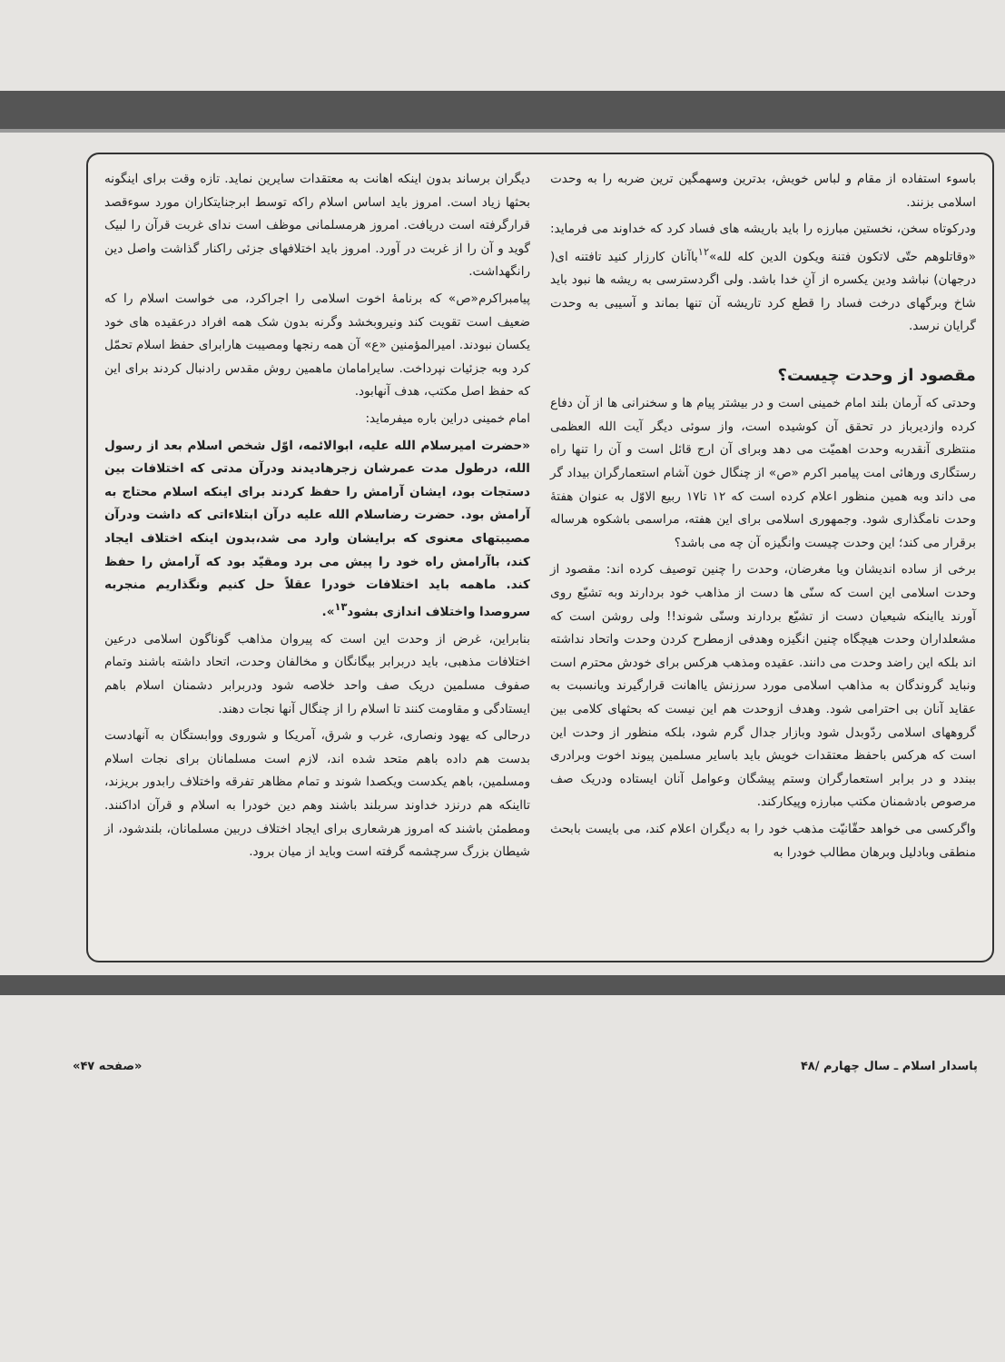باسوء استفاده از مقام و لباس خویش، بدترین وسهمگین ترین ضربه را به وحدت اسلامی بزنند.
ودرکوتاه سخن، نخستین مبارزه را باید باریشه های فساد کرد که خداوند می فرماید: «وقاتلوهم حتّی لاتکون فتنة ویکون الدین کله لله»<sup>۱۲</sup>باآنان کارزار کنید تافتنه ای( درجهان) نباشد ودین یکسره از آنِ خدا باشد. ولی اگردسترسی به ریشه ها نبود باید شاخ وبرگهای درخت فساد را قطع کرد تاریشه آن تنها بماند و آسیبی به وحدت گرایان نرسد.
مقصود از وحدت چیست؟
وحدتی که آرمان بلند امام خمینی است و در بیشتر پیام ها و سخنرانی ها از آن دفاع کرده وازدیرباز در تحقق آن کوشیده است، واز سوئی دیگر آیت الله العظمی منتظری آنقدربه وحدت اهمیّت می دهد وبرای آن ارج قائل است و آن را تنها راه رستگاری ورهائی امت پیامبر اکرم «ص» از چنگال خون آشام استعمارگران بیداد گر می داند وبه همین منظور اعلام کرده است که ۱۲ تا۱۷ ربیع الاوّل به عنوان هفتهٔ وحدت نامگذاری شود. وجمهوری اسلامی برای این هفته، مراسمی باشکوه هرساله برقرار می کند؛ این وحدت چیست وانگیزه آن چه می باشد؟
برخی از ساده اندیشان ویا مغرضان، وحدت را چنین توصیف کرده اند: مقصود از وحدت اسلامی این است که سنّی ها دست از مذاهب خود بردارند وبه تشیّع روی آورند یااینکه شیعیان دست از تشیّع بردارند وسنّی شوند!! ولی روشن است که مشعلداران وحدت هیچگاه چنین انگیزه وهدفی ازمطرح کردن وحدت واتحاد نداشته اند بلکه این راضد وحدت می دانند. عقیده ومذهب هرکس برای خودش محترم است ونباید گروندگان به مذاهب اسلامی مورد سرزنش یااهانت قرارگیرند ویانسبت به عقاید آنان بی احترامی شود. وهدف ازوحدت هم این نیست که بحثهای کلامی بین گروههای اسلامی ردّوبدل شود وبازار جدال گرم شود، بلکه منظور از وحدت این است که هرکس باحفظ معتقدات خویش باید باسایر مسلمین پیوند اخوت وبرادری ببندد و در برابر استعمارگران وستم پیشگان وعوامل آنان ایستاده ودریک صف مرصوص بادشمنان مکتب مبارزه وپیکارکند.
واگرکسی می خواهد حقّانیّت مذهب خود را به دیگران اعلام کند، می بایست بابحث منطقی وبادلیل وبرهان مطالب خودرا به
دیگران برساند بدون اینکه اهانت به معتقدات سایرین نماید. تازه وقت برای اینگونه بحثها زیاد است. امروز باید اساس اسلام راکه توسط ابرجنایتکاران مورد سوءقصد قرارگرفته است دریافت. امروز هرمسلمانی موظف است ندای غربت قرآن را لبیک گوید و آن را از غربت در آورد. امروز باید اختلافهای جزئی راکنار گذاشت واصل دین رانگهداشت.
پیامبراکرم«ص» که برنامهٔ اخوت اسلامی را اجراکرد، می خواست اسلام را که ضعیف است تقویت کند ونیروبخشد وگرنه بدون شک همه افراد درعقیده های خود یکسان نبودند. امیرالمؤمنین «ع» آن همه رنجها ومصیبت هارابرای حفظ اسلام تحمّل کرد وبه جزئیات نپرداخت. سایرامامان ماهمین روش مقدس رادنبال کردند برای این که حفظ اصل مکتب، هدف آنهابود.
امام خمینی دراین باره میفرماید:
«حضرت امیرسلام الله علیه، ابوالائمه، اوّل شخص اسلام بعد از رسول الله، درطول مدت عمرشان زجرهادیدند ودرآن مدتی که اختلافات بین دستجات بود، ایشان آرامش را حفظ کردند برای اینکه اسلام محتاج به آرامش بود. حضرت رضاسلام الله علیه درآن ابتلاءاتی که داشت ودرآن مصیبتهای معنوی که برایشان وارد می شد،بدون اینکه اختلاف ایجاد کند، باآرامش راه خود را پیش می برد ومقیّد بود که آرامش را حفظ کند. ماهمه باید اختلافات خودرا عقلاً حل کنیم ونگذاریم منجربه سروصدا واختلاف اندازی بشود<sup>۱۳</sup>».
بنابراین، غرض از وحدت این است که پیروان مذاهب گوناگون اسلامی درعین اختلافات مذهبی، باید دربرابر بیگانگان و مخالفان وحدت، اتحاد داشته باشند وتمام صفوف مسلمین دریک صف واحد خلاصه شود ودربرابر دشمنان اسلام باهم ایستادگی و مقاومت کنند تا اسلام را از چنگال آنها نجات دهند.
درحالی که یهود ونصاری، غرب و شرق، آمریکا و شوروی ووابستگان به آنهادست بدست هم داده باهم متحد شده اند، لازم است مسلمانان برای نجات اسلام ومسلمین، باهم یکدست ویکصدا شوند و تمام مظاهر تفرقه واختلاف رابدور بریزند، تااینکه هم درنزد خداوند سربلند باشند وهم دین خودرا به اسلام و قرآن اداکنند. ومطمئن باشند که امروز هرشعاری برای ایجاد اختلاف دربین مسلمانان، بلندشود، از شیطان بزرگ سرچشمه گرفته است وباید از میان برود.
پاسدار اسلام ـ سال چهارم /۴۸ «صفحه ۴۷»